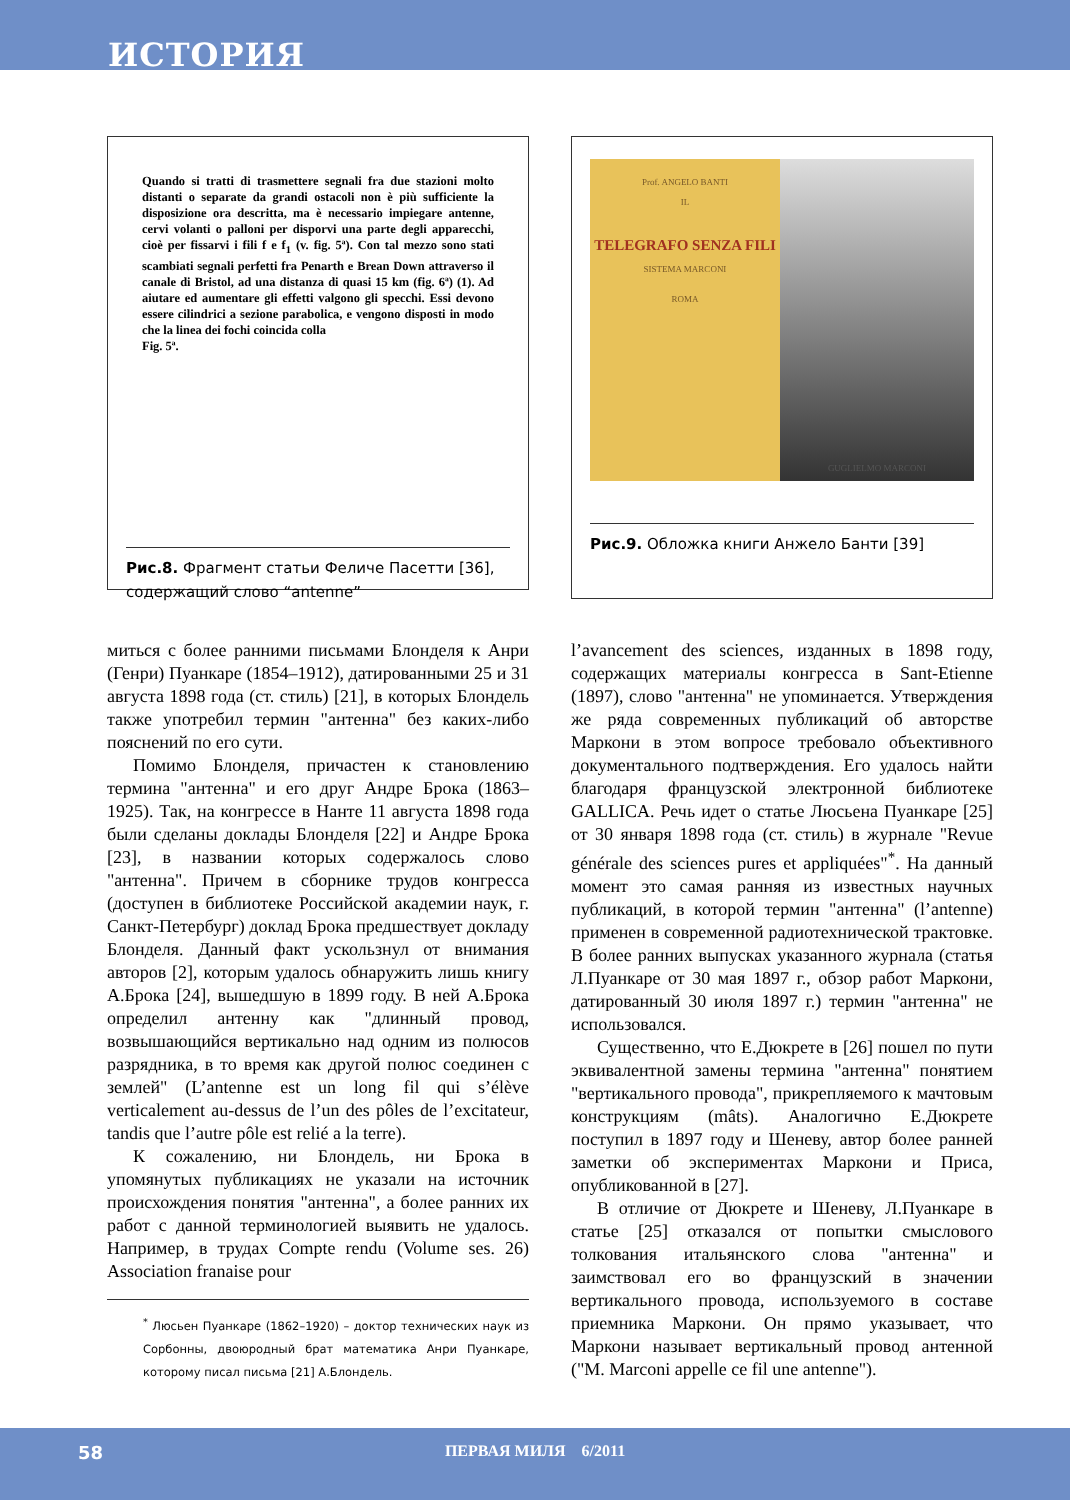ИСТОРИЯ
Quando si tratti di trasmettere segnali fra due stazioni molto distanti o separate da grandi ostacoli non è più sufficiente la disposizione ora descritta, ma è necessario impiegare antenne, cervi volanti o palloni per disporvi una parte degli apparecchi, cioè per fissarvi i fili f e f<sub>1</sub> (v. fig. 5ª). Con tal mezzo sono stati scambiati segnali perfetti fra Penarth e Brean Down attraverso il canale di Bristol, ad una distanza di quasi 15 km (fig. 6ª) (1). Ad aiutare ed aumentare gli effetti valgono gli specchi. Essi devono essere cilindrici a sezione parabolica, e vengono disposti in modo che la linea dei fochi coincida colla
Fig. 5ª.
Рис.8. Фрагмент статьи Феличе Пасетти [36], содержащий слово “antenne”
Prof. ANGELO BANTI
IL
TELEGRAFO SENZA FILI
SISTEMA MARCONI
ROMA
GUGLIELMO MARCONI
Рис.9. Обложка книги Анжело Банти [39]
миться с более ранними письмами Блонделя к Анри (Генри) Пуанкаре (1854–1912), датированными 25 и 31 августа 1898 года (ст. стиль) [21], в которых Блондель также употребил термин "антенна" без каких-либо пояснений по его сути.
Помимо Блонделя, причастен к становлению термина "антенна" и его друг Андре Брока (1863–1925). Так, на конгрессе в Нанте 11 августа 1898 года были сделаны доклады Блонделя [22] и Андре Брока [23], в названии которых содержалось слово "антенна". Причем в сборнике трудов конгресса (доступен в библиотеке Российской академии наук, г. Санкт-Петербург) доклад Брока предшествует докладу Блонделя. Данный факт ускользнул от внимания авторов [2], которым удалось обнаружить лишь книгу А.Брока [24], вышедшую в 1899 году. В ней А.Брока определил антенну как "длинный провод, возвышающийся вертикально над одним из полюсов разрядника, в то время как другой полюс соединен с землей" (L’antenne est un long fil qui s’élève verticalement au-dessus de l’un des pôles de l’excitateur, tandis que l’autre pôle est relié a la terre).
К сожалению, ни Блондель, ни Брока в упомянутых публикациях не указали на источник происхождения понятия "антенна", а более ранних их работ с данной терминологией выявить не удалось. Например, в трудах Compte rendu (Volume ses. 26) Association franaise pour
<sup>*</sup> Люсьен Пуанкаре (1862–1920) – доктор технических наук из Сорбонны, двоюродный брат математика Анри Пуанкаре, которому писал письма [21] А.Блондель.
l’avancement des sciences, изданных в 1898 году, содержащих материалы конгресса в Sant-Etienne (1897), слово "антенна" не упоминается. Утверждения же ряда современных публикаций об авторстве Маркони в этом вопросе требовало объективного документального подтверждения. Его удалось найти благодаря французской электронной библиотеке GALLICA. Речь идет о статье Люсьена Пуанкаре [25] от 30 января 1898 года (ст. стиль) в журнале "Revue générale des sciences pures et appliquées"<sup>*</sup>. На данный момент это самая ранняя из известных научных публикаций, в которой термин "антенна" (l’antenne) применен в современной радиотехнической трактовке. В более ранних выпусках указанного журнала (статья Л.Пуанкаре от 30 мая 1897 г., обзор работ Маркони, датированный 30 июля 1897 г.) термин "антенна" не использовался.
Существенно, что Е.Дюкрете в [26] пошел по пути эквивалентной замены термина "антенна" понятием "вертикального провода", прикрепляемого к мачтовым конструкциям (mâts). Аналогично Е.Дюкрете поступил в 1897 году и Шеневу, автор более ранней заметки об экспериментах Маркони и Приса, опубликованной в [27].
В отличие от Дюкрете и Шеневу, Л.Пуанкаре в статье [25] отказался от попытки смыслового толкования итальянского слова "антенна" и заимствовал его во французский в значении вертикального провода, используемого в составе приемника Маркони. Он прямо указывает, что Маркони называет вертикальный провод антенной ("M. Marconi appelle ce fil une antenne").
58
ПЕРВАЯ МИЛЯ 6/2011